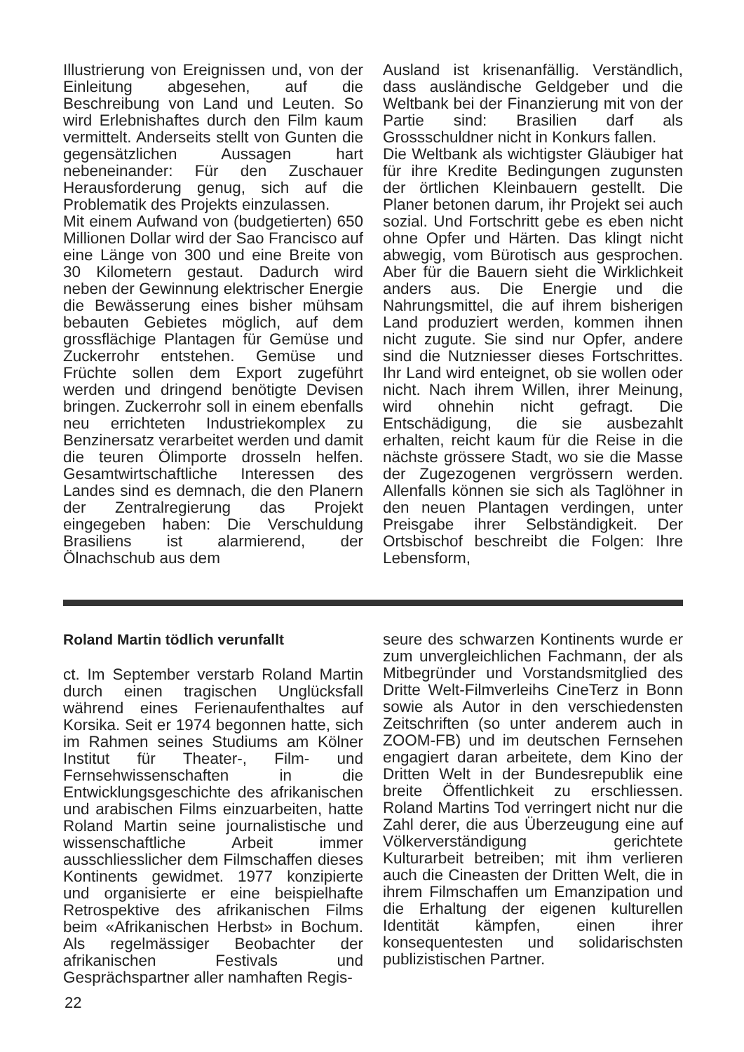Illustrierung von Ereignissen und, von der Einleitung abgesehen, auf die Beschreibung von Land und Leuten. So wird Erlebnishaftes durch den Film kaum vermittelt. Anderseits stellt von Gunten die gegensätzlichen Aussagen hart nebeneinander: Für den Zuschauer Herausforderung genug, sich auf die Problematik des Projekts einzulassen.
Mit einem Aufwand von (budgetierten) 650 Millionen Dollar wird der Sao Francisco auf eine Länge von 300 und eine Breite von 30 Kilometern gestaut. Dadurch wird neben der Gewinnung elektrischer Energie die Bewässerung eines bisher mühsam bebauten Gebietes möglich, auf dem grossflächige Plantagen für Gemüse und Zuckerrohr entstehen. Gemüse und Früchte sollen dem Export zugeführt werden und dringend benötigte Devisen bringen. Zuckerrohr soll in einem ebenfalls neu errichteten Industriekomplex zu Benzinersatz verarbeitet werden und damit die teuren Ölimporte drosseln helfen. Gesamtwirtschaftliche Interessen des Landes sind es demnach, die den Planern der Zentralregierung das Projekt eingegeben haben: Die Verschuldung Brasiliens ist alarmierend, der Ölnachschub aus dem
Ausland ist krisenanfällig. Verständlich, dass ausländische Geldgeber und die Weltbank bei der Finanzierung mit von der Partie sind: Brasilien darf als Grossschuldner nicht in Konkurs fallen.
Die Weltbank als wichtigster Gläubiger hat für ihre Kredite Bedingungen zugunsten der örtlichen Kleinbauern gestellt. Die Planer betonen darum, ihr Projekt sei auch sozial. Und Fortschritt gebe es eben nicht ohne Opfer und Härten. Das klingt nicht abwegig, vom Bürotisch aus gesprochen. Aber für die Bauern sieht die Wirklichkeit anders aus. Die Energie und die Nahrungsmittel, die auf ihrem bisherigen Land produziert werden, kommen ihnen nicht zugute. Sie sind nur Opfer, andere sind die Nutzniesser dieses Fortschrittes. Ihr Land wird enteignet, ob sie wollen oder nicht. Nach ihrem Willen, ihrer Meinung, wird ohnehin nicht gefragt. Die Entschädigung, die sie ausbezahlt erhalten, reicht kaum für die Reise in die nächste grössere Stadt, wo sie die Masse der Zugezogenen vergrössern werden. Allenfalls können sie sich als Taglöhner in den neuen Plantagen verdingen, unter Preisgabe ihrer Selbständigkeit. Der Ortsbischof beschreibt die Folgen: Ihre Lebensform,
Roland Martin tödlich verunfallt
ct. Im September verstarb Roland Martin durch einen tragischen Unglücksfall während eines Ferienaufenthaltes auf Korsika. Seit er 1974 begonnen hatte, sich im Rahmen seines Studiums am Kölner Institut für Theater-, Film- und Fernsehwissenschaften in die Entwicklungsgeschichte des afrikanischen und arabischen Films einzuarbeiten, hatte Roland Martin seine journalistische und wissenschaftliche Arbeit immer ausschliesslicher dem Filmschaffen dieses Kontinents gewidmet. 1977 konzipierte und organisierte er eine beispielhafte Retrospektive des afrikanischen Films beim «Afrikanischen Herbst» in Bochum. Als regelmässiger Beobachter der afrikanischen Festivals und Gesprächspartner aller namhaften Regis-
seure des schwarzen Kontinents wurde er zum unvergleichlichen Fachmann, der als Mitbegründer und Vorstandsmitglied des Dritte Welt-Filmverleihs CineTerz in Bonn sowie als Autor in den verschiedensten Zeitschriften (so unter anderem auch in ZOOM-FB) und im deutschen Fernsehen engagiert daran arbeitete, dem Kino der Dritten Welt in der Bundesrepublik eine breite Öffentlichkeit zu erschliessen. Roland Martins Tod verringert nicht nur die Zahl derer, die aus Überzeugung eine auf Völkerverständigung gerichtete Kulturarbeit betreiben; mit ihm verlieren auch die Cineasten der Dritten Welt, die in ihrem Filmschaffen um Emanzipation und die Erhaltung der eigenen kulturellen Identität kämpfen, einen ihrer konsequentesten und solidarischsten publizistischen Partner.
22